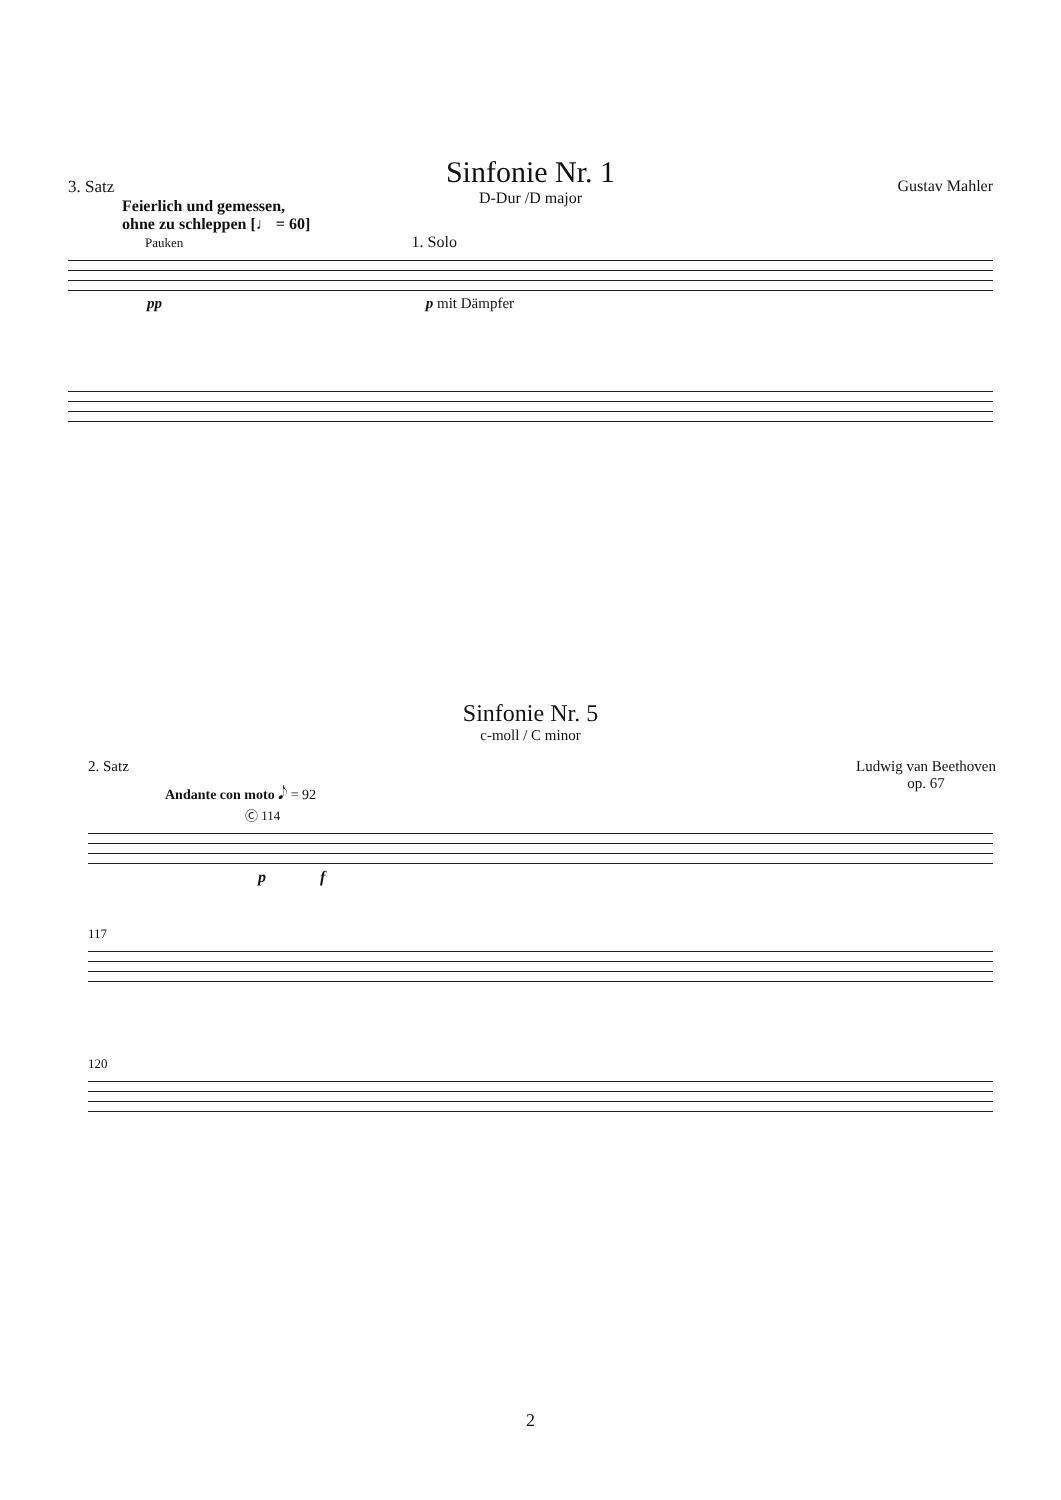Sinfonie Nr. 1
D-Dur /D major
3. Satz Gustav Mahler
Feierlich und gemessen,
ohne zu schleppen [♩ = 60]
Pauken 1. Solo
pp p mit Dämpfer
Sinfonie Nr. 5
c-moll / C minor
2. Satz Ludwig van Beethoven
op. 67
Andante con moto 𝅘𝅥𝅮 = 92
Ⓒ 114
p f
117
120
2